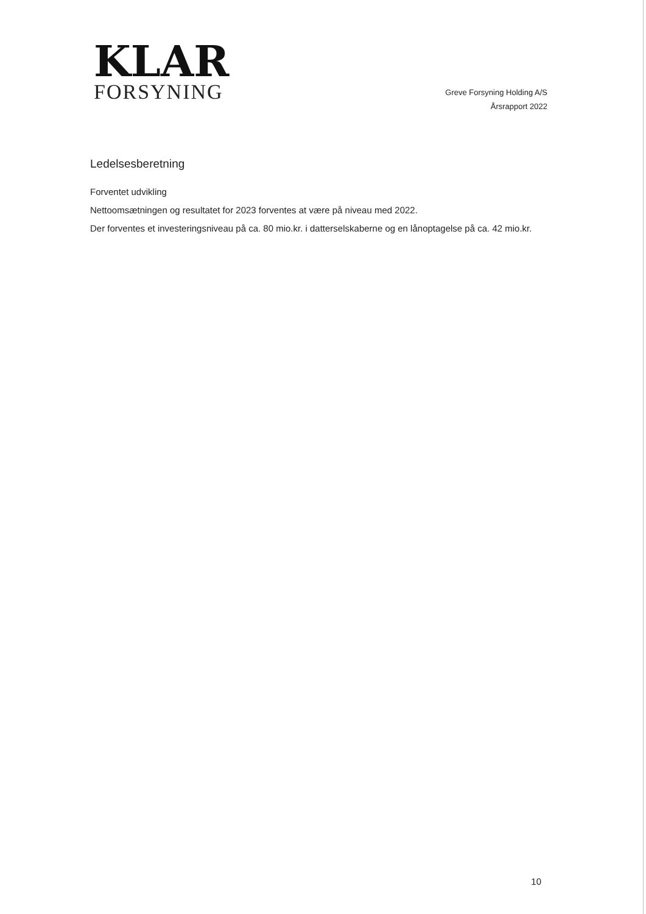KLAR
FORSYNING
Greve Forsyning Holding A/S
Årsrapport 2022
Ledelsesberetning
Forventet udvikling
Nettoomsætningen og resultatet for 2023 forventes at være på niveau med 2022.
Der forventes et investeringsniveau på ca. 80 mio.kr. i datterselskaberne og en lånoptagelse på ca. 42 mio.kr.
10